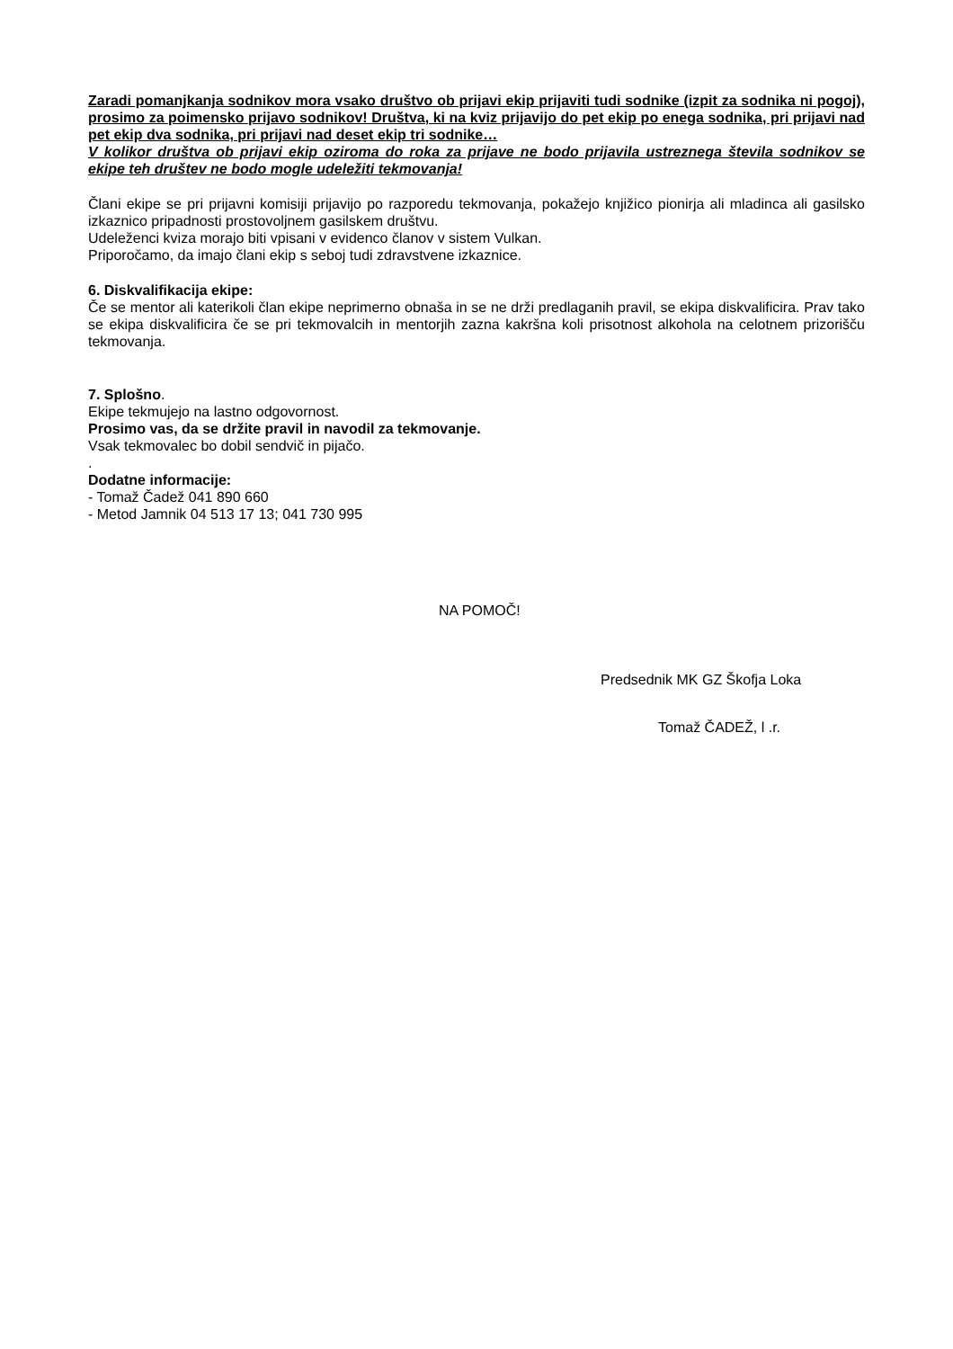Zaradi pomanjkanja sodnikov mora vsako društvo ob prijavi ekip prijaviti tudi sodnike (izpit za sodnika ni pogoj), prosimo za poimensko prijavo sodnikov! Društva, ki na kviz prijavijo do pet ekip po enega sodnika, pri prijavi nad pet ekip dva sodnika, pri prijavi nad deset ekip tri sodnike…
V kolikor društva ob prijavi ekip oziroma do roka za prijave ne bodo prijavila ustreznega števila sodnikov se ekipe teh društev ne bodo mogle udeležiti tekmovanja!
Člani ekipe se pri prijavni komisiji prijavijo po razporedu tekmovanja, pokažejo knjižico pionirja ali mladinca ali gasilsko izkaznico pripadnosti prostovoljnem gasilskem društvu.
Udeleženci kviza morajo biti vpisani v evidenco članov v sistem Vulkan.
Priporočamo, da imajo člani ekip s seboj tudi zdravstvene izkaznice.
6. Diskvalifikacija ekipe:
Če se mentor ali katerikoli član ekipe neprimerno obnaša in se ne drži predlaganih pravil, se ekipa diskvalificira. Prav tako se ekipa diskvalificira če se pri tekmovalcih in mentorjih zazna kakršna koli prisotnost alkohola na celotnem prizorišču tekmovanja.
7. Splošno.
Ekipe tekmujejo na lastno odgovornost.
Prosimo vas, da se držite pravil in navodil za tekmovanje.
Vsak tekmovalec bo dobil sendvič in pijačo.
.
Dodatne informacije:
- Tomaž Čadež 041 890 660
- Metod Jamnik 04 513 17 13; 041 730 995
NA POMOČ!
Predsednik MK GZ Škofja Loka
Tomaž ČADEŽ, l .r.